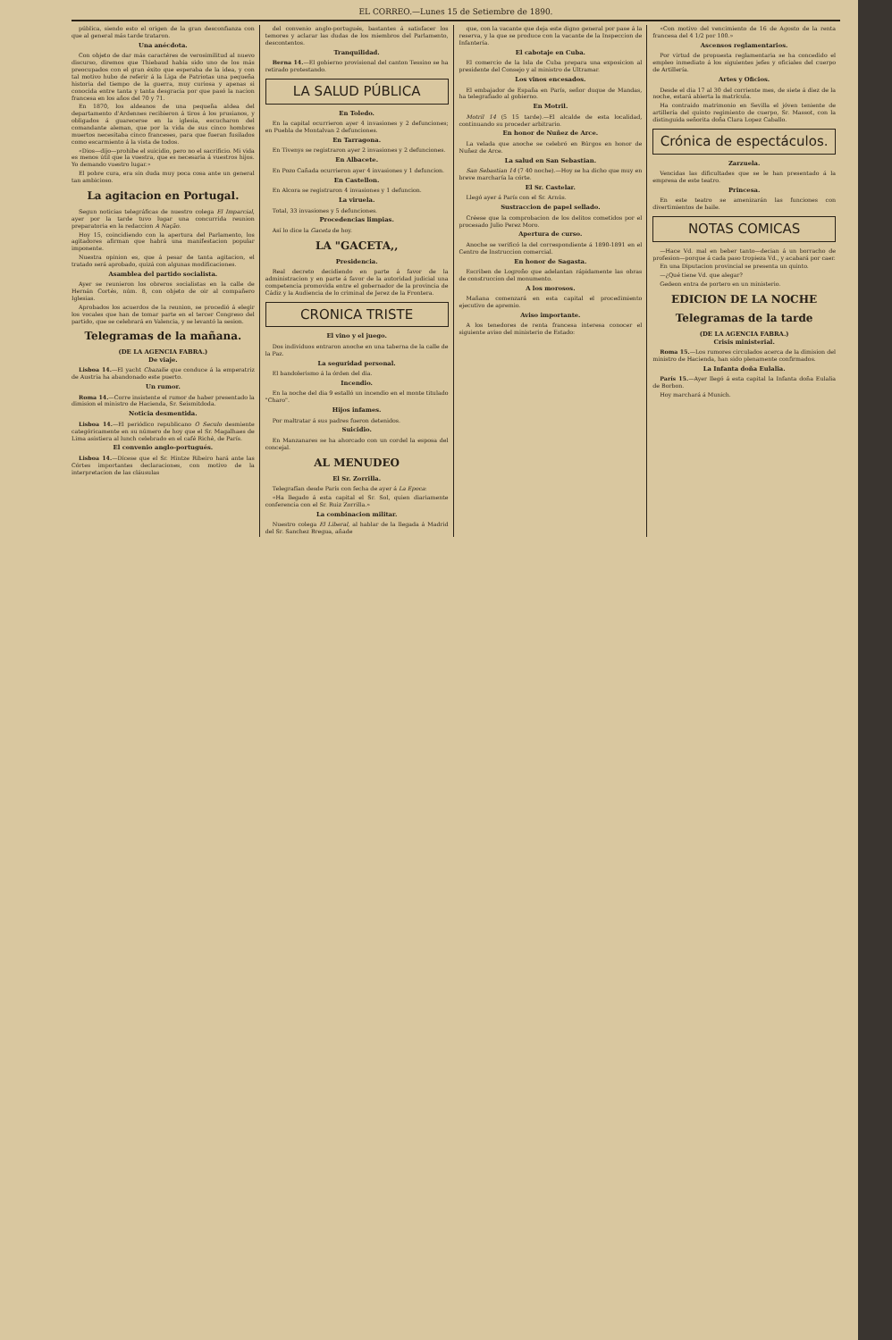EL CORREO.—Lunes 15 de Setiembre de 1890.
pública, siendo esto el origen de la gran desconfianza con que al general más tarde trataron.
Una anécdota.
Con objeto de dar más caractéres de verosimilitud al nuevo discurso, diremos que Thiebaud había sido uno de los más preocupados con el gran éxito que esperaba de la idea, y con tal motivo hubo de referir á la Liga de Patriotas una pequeña historia del tiempo de la guerra, muy curiosa y apenas si conocida entre tanta y tanta desgracia por que pasó la nacion francesa en los años del 70 y 71.
En 1870, los aldeanos de una pequeña aldea del departamento d'Ardennes recibieron á tiros á los prusianos, y obligados á guarecerse en la iglesia, escucharon del comandante aleman, que por la vida de sus cinco hombres muertos necesitaba cinco franceses, para que fueran fusilados como escarmiento á la vista de todos.
«Dios—dijo—prohibe el suicidio, pero no el sacrificio. Mi vida es menos útil que la vuestra, que es necesaria á vuestros hijos. Yo demando vuestro lugar.»
El pobre cura, era sin duda muy poca cosa ante un general tan ambicioso.
La agitacion en Portugal.
Segun noticias telegráficas de nuestro colega El Imparcial, ayer por la tarde tuvo lugar una concurrida reunion preparatoria en la redaccion A Nação.
Hoy 15, coincidiendo con la apertura del Parlamento, los agitadores afirman que habrá una manifestacion popular imponente.
Nuestra opinion es, que á pesar de tanta agitacion, el tratado será aprobado, quizá con algunas modificaciones.
Asamblea del partido socialista.
Ayer se reunieron los obreros socialistas en la calle de Hernán Cortés, núm. 8, con objeto de oir al compañero Iglesias.
Aprobados los acuerdos de la reunion, se procedió á elegir los vocales que han de tomar parte en el tercer Congreso del partido, que se celebrará en Valencia, y se levantó la sesion.
Telegramas de la mañana.
(DE LA AGENCIA FABRA.)
De viaje.
Lisboa 14.—El yacht Chazalie que conduce á la emperatriz de Austria ha abandonado este puerto.
Un rumor.
Roma 14.—Corre insistente el rumor de haber presentado la dimision el ministro de Hacienda, Sr. Seismitdoda.
Noticia desmentida.
Lisboa 14.—El periódico republicano O Seculo desmiente categóricamente en su número de hoy que el Sr. Magalhaes de Lima asistiera al lunch celebrado en el café Riché, de París.
El convenio anglo-portugués.
Lisboa 14.—Dícese que el Sr. Hintze Ribeiro hará ante las Córtes importantes declaraciones, con motivo de la interpretacion de las cláusulas
del convenio anglo-portugués, bastantes á satisfacer los temores y aclarar las dudas de los miembros del Parlamento, descontentos.
Tranquilidad.
Berna 14.—El gobierno provisional del canton Tessino se ha retirado protestando.
LA SALUD PÚBLICA
En Toledo.
En la capital ocurrieron ayer 4 invasiones y 2 defunciones; en Puebla de Montalvan 2 defunciones.
En Tarragona.
En Tivenys se registraron ayer 2 invasiones y 2 defunciones.
En Albacete.
En Pozo Cañada ocurrieron ayer 4 invasiones y 1 defuncion.
En Castellon.
En Alcora se registraron 4 invasiones y 1 defuncion.
La viruela.
Total, 33 invasiones y 5 defunciones.
Procedencias limpias.
Así lo dice la Gaceta de hoy.
LA "GACETA,,
Presidencia.
Real decreto decidiendo en parte á favor de la administracion y en parte á favor de la autoridad judicial una competencia promovida entre el gobernador de la provincia de Cádiz y la Audiencia de lo criminal de Jerez de la Frontera.
CRONICA TRISTE
El vino y el juego.
Dos individuos entraron anoche en una taberna de la calle de la Paz.
La seguridad personal.
El bandolerismo á la órden del dia.
Incendio.
En la noche del dia 9 estalló un incendio en el monte titulado "Charo".
Hijos infames.
Por maltratar á sus padres fueron detenidos.
Suicidio.
En Manzanares se ha ahorcado con un cordel la esposa del concejal.
AL MENUDEO
El Sr. Zorrilla.
Telegrafían desde París con fecha de ayer á La Epoca:
«Ha llegado á esta capital el Sr. Sol, quien diariamente conferencia con el Sr. Ruiz Zorrilla.»
La combinacion militar.
Nuestro colega El Liberal, al hablar de la llegada á Madrid del Sr. Sanchez Bregua, añade
que, con la vacante que deja este digno general por pase á la reserva, y la que se produce con la vacante de la Inspeccion de Infantería.
El cabotaje en Cuba.
El comercio de la Isla de Cuba prepara una exposicion al presidente del Consejo y al ministro de Ultramar.
Los vinos encesados.
El embajador de España en París, señor duque de Mandas, ha telegrafiado al gobierno.
En Motril.
Motril 14 (5 15 tarde).—El alcalde de esta localidad, continuando su proceder arbitrario.
En honor de Nuñez de Arce.
La velada que anoche se celebró en Búrgos en honor de Nuñez de Arce.
La salud en San Sebastian.
San Sebastian 14 (7 40 noche).—Hoy se ha dicho que muy en breve marcharía la córte.
El Sr. Castelar.
Llegó ayer á París con el Sr. Arnús.
Sustraccion de papel sellado.
Créese que la comprobacion de los delitos cometidos por el procesado Julio Perez Moro.
Apertura de curso.
Anoche se verificó la del correspondiente á 1890-1891 en el Centro de Instruccion comercial.
En honor de Sagasta.
Escriben de Logroño que adelantan rápidamente las obras de construccion del monumento.
A los morosos.
Mañana comenzará en esta capital el procedimiento ejecutivo de apremio.
Aviso importante.
A los tenedores de renta francesa interesa conocer el siguiente aviso del ministerio de Estado:
«Con motivo del vencimiento de 16 de Agosto de la renta francesa del 4 1/2 por 100.»
Ascensos reglamentarios.
Por virtud de propuesta reglamentaria se ha concedido el empleo inmediato á los siguientes jefes y oficiales del cuerpo de Artillería.
Artes y Oficios.
Desde el dia 17 al 30 del corriente mes, de siete á diez de la noche, estará abierta la matrícula.
Ha contraido matrimonio en Sevilla el jóven teniente de artillería del quinto regimiento de cuerpo, Sr. Massot, con la distinguida señorita doña Clara Lopez Caballo.
Crónica de espectáculos.
Zarzuela.
Vencidas las dificultades que se le han presentado á la empresa de este teatro.
Princesa.
En este teatro se amenizarán las funciones con divertimientos de baile.
NOTAS COMICAS
—Hace Vd. mal en beber tanto—decian á un borracho de profesion—porque á cada paso tropieza Vd., y acabará por caer.
En una Diputacion provincial se presenta un quinto.
—¿Qué tiene Vd. que alegar?
Gedeon entra de portero en un ministerio.
EDICION DE LA NOCHE
Telegramas de la tarde
(DE LA AGENCIA FABRA.)
Crisis ministerial.
Roma 15.—Los rumores circulados acerca de la dimision del ministro de Hacienda, han sido plenamente confirmados.
La Infanta doña Eulalia.
París 15.—Ayer llegó á esta capital la Infanta doña Eulalia de Borbon.
Hoy marchará á Munich.